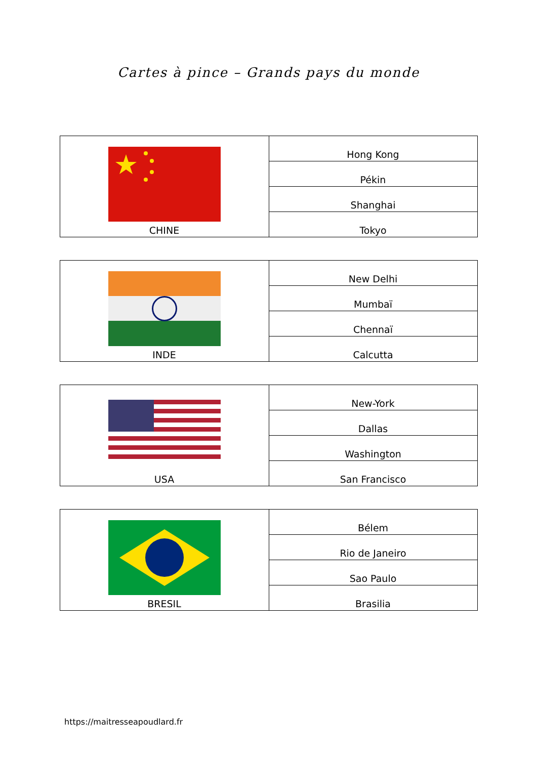Cartes à pince – Grands pays du monde
| CHINE | Hong Kong |
| | Pékin |
| | Shanghai |
| | Tokyo |
| INDE | New Delhi |
| | Mumbaï |
| | Chennaï |
| | Calcutta |
| USA | New-York |
| | Dallas |
| | Washington |
| | San Francisco |
| BRESIL | Bélem |
| | Rio de Janeiro |
| | Sao Paulo |
| | Brasilia |
https://maitresseapoudlard.fr